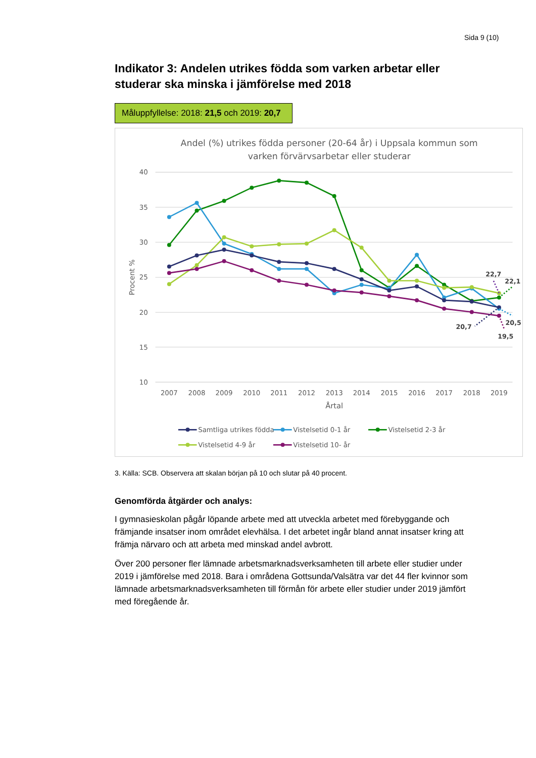Sida 9 (10)
Indikator 3: Andelen utrikes födda som varken arbetar eller studerar ska minska i jämförelse med 2018
Måluppfyllelse: 2018: 21,5 och 2019: 20,7
Andel (%) utrikes födda personer (20-64 år) i Uppsala kommun som
varken förvärvsarbetar eller studerar
40
35
30
25
20
15
10
Procent %
2007
2008
2009
2010
2011
2012
2013
2014
2015
2016
2017
2018
2019
Årtal
22,7
22,1
20,5
20,7
19,5
Samtliga utrikes födda
Vistelsetid 0-1 år
Vistelsetid 2-3 år
Vistelsetid 4-9 år
Vistelsetid 10- år
3. Källa: SCB. Observera att skalan början på 10 och slutar på 40 procent.
Genomförda åtgärder och analys:
I gymnasieskolan pågår löpande arbete med att utveckla arbetet med förebyggande och främjande insatser inom området elevhälsa. I det arbetet ingår bland annat insatser kring att främja närvaro och att arbeta med minskad andel avbrott.
Över 200 personer fler lämnade arbetsmarknadsverksamheten till arbete eller studier under 2019 i jämförelse med 2018. Bara i områdena Gottsunda/Valsätra var det 44 fler kvinnor som lämnade arbetsmarknadsverksamheten till förmån för arbete eller studier under 2019 jämfört med föregående år.